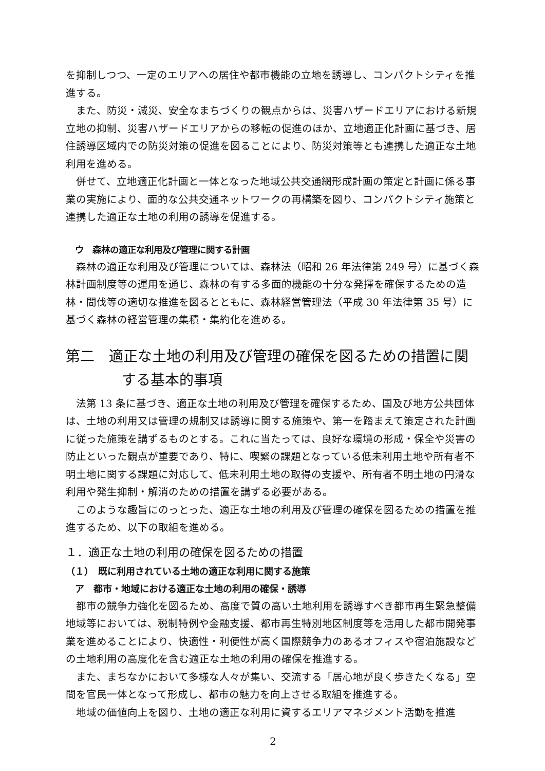を抑制しつつ、一定のエリアへの居住や都市機能の立地を誘導し、コンパクトシティを推進する。
また、防災・減災、安全なまちづくりの観点からは、災害ハザードエリアにおける新規立地の抑制、災害ハザードエリアからの移転の促進のほか、立地適正化計画に基づき、居住誘導区域内での防災対策の促進を図ることにより、防災対策等とも連携した適正な土地利用を進める。
併せて、立地適正化計画と一体となった地域公共交通網形成計画の策定と計画に係る事業の実施により、面的な公共交通ネットワークの再構築を図り、コンパクトシティ施策と連携した適正な土地の利用の誘導を促進する。
ウ　森林の適正な利用及び管理に関する計画
森林の適正な利用及び管理については、森林法（昭和 26 年法律第 249 号）に基づく森林計画制度等の運用を通じ、森林の有する多面的機能の十分な発揮を確保するための造林・間伐等の適切な推進を図るとともに、森林経営管理法（平成 30 年法律第 35 号）に基づく森林の経営管理の集積・集約化を進める。
第二　適正な土地の利用及び管理の確保を図るための措置に関する基本的事項
法第 13 条に基づき、適正な土地の利用及び管理を確保するため、国及び地方公共団体は、土地の利用又は管理の規制又は誘導に関する施策や、第一を踏まえて策定された計画に従った施策を講ずるものとする。これに当たっては、良好な環境の形成・保全や災害の防止といった観点が重要であり、特に、喫緊の課題となっている低未利用土地や所有者不明土地に関する課題に対応して、低未利用土地の取得の支援や、所有者不明土地の円滑な利用や発生抑制・解消のための措置を講ずる必要がある。
このような趣旨にのっとった、適正な土地の利用及び管理の確保を図るための措置を推進するため、以下の取組を進める。
１．適正な土地の利用の確保を図るための措置
（１）　既に利用されている土地の適正な利用に関する施策
ア　都市・地域における適正な土地の利用の確保・誘導
都市の競争力強化を図るため、高度で質の高い土地利用を誘導すべき都市再生緊急整備地域等においては、税制特例や金融支援、都市再生特別地区制度等を活用した都市開発事業を進めることにより、快適性・利便性が高く国際競争力のあるオフィスや宿泊施設などの土地利用の高度化を含む適正な土地の利用の確保を推進する。
また、まちなかにおいて多様な人々が集い、交流する「居心地が良く歩きたくなる」空間を官民一体となって形成し、都市の魅力を向上させる取組を推進する。
地域の価値向上を図り、土地の適正な利用に資するエリアマネジメント活動を推進
2